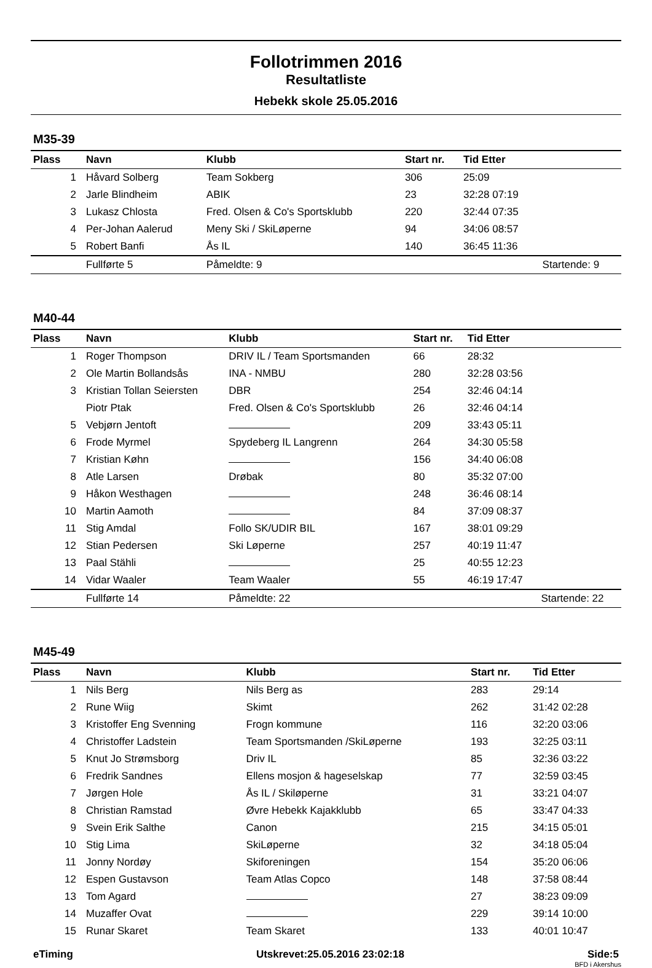Follotrimmen 2016
Resultatliste
Hebekk skole 25.05.2016
M35-39
| Plass | Navn | Klubb | Start nr. | Tid Etter | |
| --- | --- | --- | --- | --- | --- |
| 1 | Håvard Solberg | Team Sokberg | 306 | 25:09 | |
| 2 | Jarle Blindheim | ABIK | 23 | 32:28 07:19 | |
| 3 | Lukasz Chlosta | Fred. Olsen & Co's Sportsklubb | 220 | 32:44 07:35 | |
| 4 | Per-Johan Aalerud | Meny Ski / SkiLøperne | 94 | 34:06 08:57 | |
| 5 | Robert Banfi | Ås IL | 140 | 36:45 11:36 | |
| | Fullførte 5 | Påmeldte: 9 | | | Startende: 9 |
M40-44
| Plass | Navn | Klubb | Start nr. | Tid Etter | |
| --- | --- | --- | --- | --- | --- |
| 1 | Roger Thompson | DRIV IL / Team Sportsmanden | 66 | 28:32 | |
| 2 | Ole Martin Bollandsås | INA - NMBU | 280 | 32:28 03:56 | |
| 3 | Kristian Tollan Seiersten | DBR | 254 | 32:46 04:14 | |
| | Piotr Ptak | Fred. Olsen & Co's Sportsklubb | 26 | 32:46 04:14 | |
| 5 | Vebjørn Jentoft | | 209 | 33:43 05:11 | |
| 6 | Frode Myrmel | Spydeberg IL Langrenn | 264 | 34:30 05:58 | |
| 7 | Kristian Køhn | | 156 | 34:40 06:08 | |
| 8 | Atle Larsen | Drøbak | 80 | 35:32 07:00 | |
| 9 | Håkon Westhagen | | 248 | 36:46 08:14 | |
| 10 | Martin Aamoth | | 84 | 37:09 08:37 | |
| 11 | Stig Amdal | Follo SK/UDIR BIL | 167 | 38:01 09:29 | |
| 12 | Stian Pedersen | Ski Løperne | 257 | 40:19 11:47 | |
| 13 | Paal Stähli | | 25 | 40:55 12:23 | |
| 14 | Vidar Waaler | Team Waaler | 55 | 46:19 17:47 | |
| | Fullførte 14 | Påmeldte: 22 | | | Startende: 22 |
M45-49
| Plass | Navn | Klubb | Start nr. | Tid Etter | |
| --- | --- | --- | --- | --- | --- |
| 1 | Nils Berg | Nils Berg as | 283 | 29:14 | |
| 2 | Rune Wiig | Skimt | 262 | 31:42 02:28 | |
| 3 | Kristoffer Eng Svenning | Frogn kommune | 116 | 32:20 03:06 | |
| 4 | Christoffer Ladstein | Team Sportsmanden /SkiLøperne | 193 | 32:25 03:11 | |
| 5 | Knut Jo Strømsborg | Driv IL | 85 | 32:36 03:22 | |
| 6 | Fredrik Sandnes | Ellens mosjon & hageselskap | 77 | 32:59 03:45 | |
| 7 | Jørgen Hole | Ås IL / Skiløperne | 31 | 33:21 04:07 | |
| 8 | Christian Ramstad | Øvre Hebekk Kajakklubb | 65 | 33:47 04:33 | |
| 9 | Svein Erik Salthe | Canon | 215 | 34:15 05:01 | |
| 10 | Stig Lima | SkiLøperne | 32 | 34:18 05:04 | |
| 11 | Jonny Nordøy | Skiforeningen | 154 | 35:20 06:06 | |
| 12 | Espen Gustavson | Team Atlas Copco | 148 | 37:58 08:44 | |
| 13 | Tom Agard | | 27 | 38:23 09:09 | |
| 14 | Muzaffer Ovat | | 229 | 39:14 10:00 | |
| 15 | Runar Skaret | Team Skaret | 133 | 40:01 10:47 | |
eTiming Utskrevet:25.05.2016 23:02:18 Side:5
BFD i Akershus